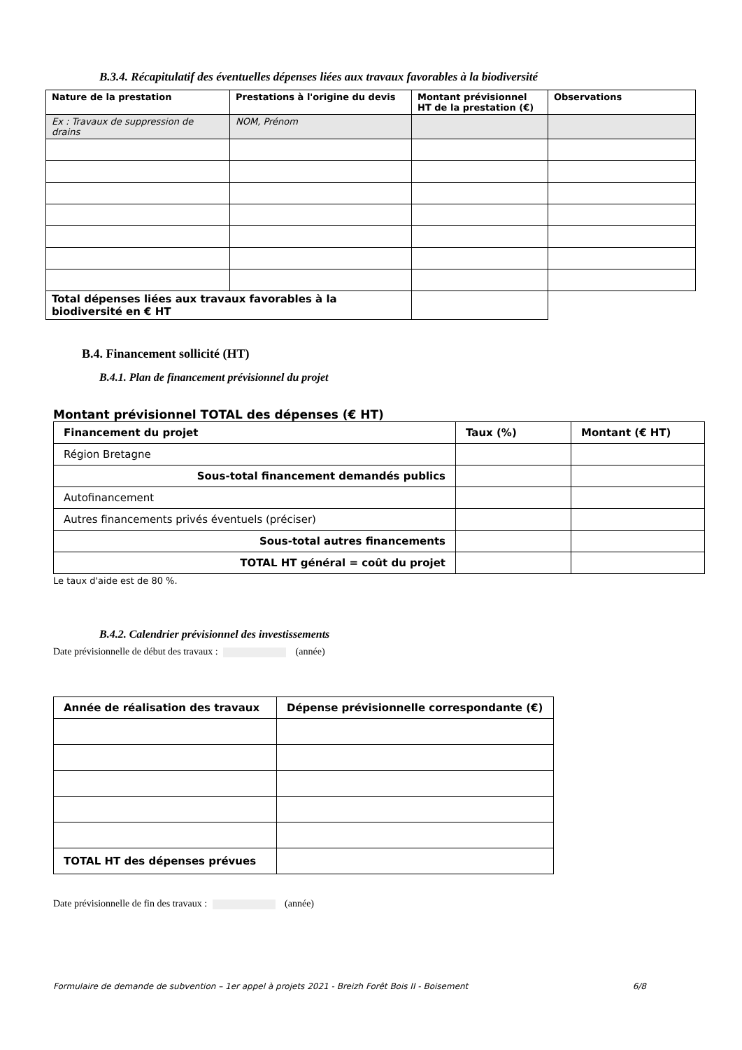B.3.4. Récapitulatif des éventuelles dépenses liées aux travaux favorables à la biodiversité
| Nature de la prestation | Prestations à l'origine du devis | Montant prévisionnel HT de la prestation (€) | Observations |
| --- | --- | --- | --- |
| Ex : Travaux de suppression de drains | NOM, Prénom | | |
| Total dépenses liées aux travaux favorables à la biodiversité en € HT | | | |
B.4. Financement sollicité (HT)
B.4.1. Plan de financement prévisionnel du projet
Montant prévisionnel TOTAL des dépenses (€ HT)
| Financement du projet | Taux (%) | Montant (€ HT) |
| --- | --- | --- |
| Région Bretagne | | |
| Sous-total financement demandés publics | | |
| Autofinancement | | |
| Autres financements privés éventuels (préciser) | | |
| Sous-total autres financements | | |
| TOTAL HT général = coût du projet | | |
Le taux d'aide est de 80 %.
B.4.2. Calendrier prévisionnel des investissements
Date prévisionnelle de début des travaux : (année)
| Année de réalisation des travaux | Dépense prévisionnelle correspondante (€) |
| --- | --- |
| TOTAL HT des dépenses prévues | |
Date prévisionnelle de fin des travaux : (année)
Formulaire de demande de subvention – 1er appel à projets 2021 - Breizh Forêt Bois II - Boisement 6/8